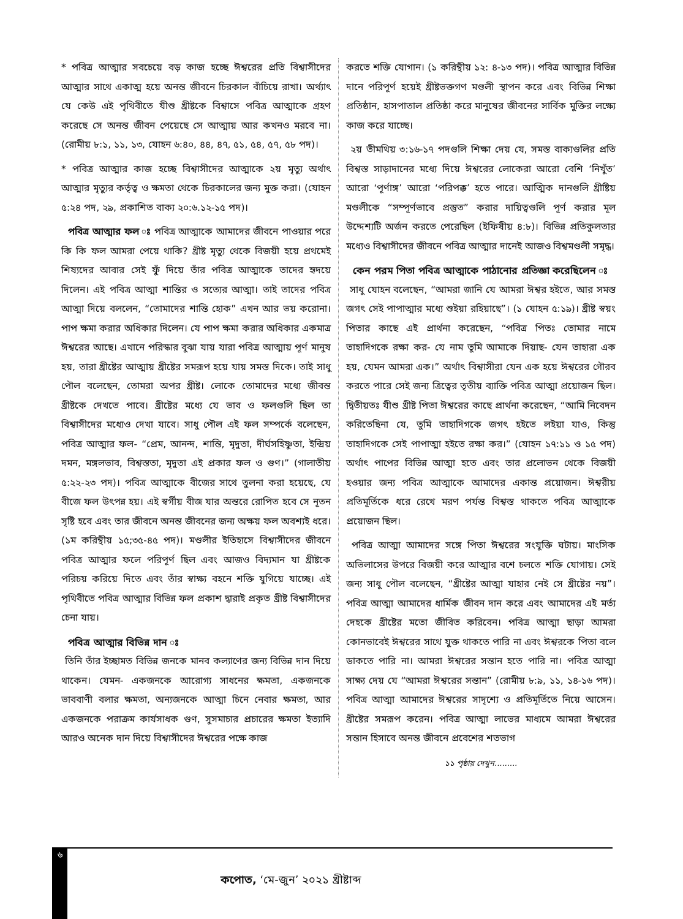* পবিত্র আত্মার সবচেয়ে বড় কাজ হচ্ছে ঈশ্বরের প্রতি বিশ্বাসীদের আত্মার সাথে একাত্ম হয়ে অনন্ত জীবনে চিরকাল বাঁচিয়ে রাখা। অর্থ্যাৎ যে কেউ এই পৃথিবীতে যীশু খ্রীষ্টকে বিশ্বাসে পবিত্র আত্মাকে গ্রহণ করেছে সে অনন্ত জীবন পেয়েছে সে আত্মায় আর কখনও মরবে না। (রোমীয় ৮:১, ১১, ১৩, যোহন ৬:৪০, ৪৪, ৪৭, ৫১, ৫৪, ৫৭, ৫৮ পদ)।
* পবিত্র আত্মার কাজ হচ্ছে বিশ্বাসীদের আত্মাকে ২য় মৃত্যু অর্থাৎ আত্মার মৃত্যুর কর্তৃত্ব ও ক্ষমতা থেকে চিরকালের জন্য মুক্ত করা। (যোহন ৫:২৪ পদ, ২৯, প্রকাশিত বাক্য ২০:৬.১২-১৫ পদ)।
পবিত্র আত্মার ফল ঃ পবিত্র আত্মাকে আমাদের জীবনে পাওয়ার পরে কি কি ফল আমরা পেয়ে থাকি? খ্রীষ্ট মৃত্যু থেকে বিজয়ী হয়ে প্রথমেই শিষ্যদের আবার সেই ফুঁ দিয়ে তাঁর পবিত্র আত্মাকে তাদের হৃদয়ে দিলেন। এই পবিত্র আত্মা শান্তির ও সত্যের আত্মা। তাই তাদের পবিত্র আত্মা দিয়ে বললেন, “তোমাদের শান্তি হোক” এখন আর ভয় করোনা। পাপ ক্ষমা করার অধিকার দিলেন। যে পাপ ক্ষমা করার অধিকার একমাত্র ঈশ্বরের আছে। এখানে পরিস্কার বুঝা যায় যারা পবিত্র আত্মায় পূর্ণ মানুষ হয়, তারা খ্রীষ্টের আত্মায় খ্রীষ্টের সমরূপ হয়ে যায় সমস্ত দিকে। তাই সাধু পৌল বলেছেন, তোমরা অপর খ্রীষ্ট। লোকে তোমাদের মধ্যে জীবন্ত খ্রীষ্টকে দেখতে পাবে। খ্রীষ্টের মধ্যে যে ভাব ও ফলগুলি ছিল তা বিশ্বাসীদের মধ্যেও দেখা যাবে। সাধু পৌল এই ফল সম্পর্কে বলেছেন, পবিত্র আত্মার ফল- “প্রেম, আনন্দ, শান্তি, মৃদুতা, দীর্ঘসহিষ্ণুতা, ইন্দ্রিয় দমন, মঙ্গলভাব, বিশ্বস্ততা, মৃদুতা এই প্রকার ফল ও গুণ।” (গালাতীয় ৫:২২-২৩ পদ)। পবিত্র আত্মাকে বীজের সাথে তুলনা করা হয়েছে, যে বীজে ফল উৎপন্ন হয়। এই স্বর্গীয় বীজ যার অন্তরে রোপিত হবে সে নূতন সৃষ্টি হবে এবং তার জীবনে অনন্ত জীবনের জন্য অক্ষয় ফল অবশ্যই ধরে। (১ম করিন্থীয় ১৫;৩৫-৪৫ পদ)। মণ্ডলীর ইতিহাসে বিশ্বাসীদের জীবনে পবিত্র আত্মার ফলে পরিপূর্ণ ছিল এবং আজও বিদ্যমান যা খ্রীষ্টকে পরিচয় করিয়ে দিতে এবং তাঁর স্বাক্ষ্য বহনে শক্তি যুগিয়ে যাচ্ছে। এই পৃথিবীতে পবিত্র আত্মার বিভিন্ন ফল প্রকাশ দ্বারাই প্রকৃত খ্রীষ্ট বিশ্বাসীদের চেনা যায়।
পবিত্র আত্মার বিভিন্ন দান ঃ
তিনি তাঁর ইচ্ছামত বিভিন্ন জনকে মানব কল্যাণের জন্য বিভিন্ন দান দিয়ে থাকেন। যেমন- একজনকে আরোগ্য সাধনের ক্ষমতা, একজনকে ভাববাণী বলার ক্ষমতা, অন্যজনকে আত্মা চিনে নেবার ক্ষমতা, আর একজনকে পরাক্রম কার্যসাধক গুণ, সুসমাচার প্রচারের ক্ষমতা ইত্যাদি আরও অনেক দান দিয়ে বিশ্বাসীদের ঈশ্বরের পক্ষে কাজ
করতে শক্তি যোগান। (১ করিন্থীয় ১২: ৪-১৩ পদ)। পবিত্র আত্মার বিভিন্ন দানে পরিপূর্ণ হয়েই খ্রীষ্টভক্তগণ মণ্ডলী স্থাপন করে এবং বিভিন্ন শিক্ষা প্রতিষ্ঠান, হাসপাতাল প্রতিষ্ঠা করে মানুষের জীবনের সার্বিক মুক্তির লক্ষ্যে কাজ করে যাচ্ছে।
২য় তীমথিয় ৩:১৬-১৭ পদগুলি শিক্ষা দেয় যে, সমস্ত বাক্যগুলির প্রতি বিশ্বস্ত সাড়াদানের মধ্যে দিয়ে ঈশ্বরের লোকেরা আরো বেশি ‘নিখুঁত’ আরো ‘পূর্ণাঙ্গ’ আরো ‘পরিপক্ক’ হতে পারে। আত্মিক দানগুলি খ্রীষ্টিয় মণ্ডলীকে “সম্পূর্ণভাবে প্রস্তুত” করার দায়িত্বগুলি পূর্ণ করার মূল উদ্দেশ্যটি অর্জন করতে পেরেছিল (ইফিষীয় ৪:৮)। বিভিন্ন প্রতিকুলতার মধ্যেও বিশ্বাসীদের জীবনে পবিত্র আত্মার দানেই আজও বিশ্বমণ্ডলী সমৃদ্ধ।
কেন পরম পিতা পবিত্র আত্মাকে পাঠানোর প্রতিজ্ঞা করেছিলেন ঃ
সাধু যোহন বলেছেন, “আমরা জানি যে আমরা ঈশ্বর হইতে, আর সমস্ত জগৎ সেই পাপাত্মার মধ্যে শুইয়া রহিয়াছে”। (১ যোহন ৫:১৯)। খ্রীষ্ট স্বয়ং পিতার কাছে এই প্রার্থনা করেছেন, “পবিত্র পিতঃ তোমার নামে তাহাদিগকে রক্ষা কর- যে নাম তুমি আমাকে দিয়াছ- যেন তাহারা এক হয়, যেমন আমরা এক।” অর্থাৎ বিশ্বাসীরা যেন এক হয়ে ঈশ্বরের গৌরব করতে পারে সেই জন্য ত্রিত্বের তৃতীয় ব্যাক্তি পবিত্র আত্মা প্রয়োজন ছিল। দ্বিতীয়তঃ যীশু খ্রীষ্ট পিতা ঈশ্বরের কাছে প্রার্থনা করেছেন, “আমি নিবেদন করিতেছিনা যে, তুমি তাহাদিগকে জগৎ হইতে লইয়া যাও, কিন্তু তাহাদিগকে সেই পাপাত্মা হইতে রক্ষা কর।” (যোহন ১৭:১১ ও ১৫ পদ) অর্থাৎ পাপের বিভিন্ন আত্মা হতে এবং তার প্রলোভন থেকে বিজয়ী হওয়ার জন্য পবিত্র আত্মাকে আমাদের একান্ত প্রয়োজন। ঈশ্বরীয় প্রতিমূর্তিকে ধরে রেখে মরণ পর্যন্ত বিশ্বস্ত থাকতে পবিত্র আত্মাকে প্রয়োজন ছিল।
পবিত্র আত্মা আমাদের সঙ্গে পিতা ঈশ্বরের সংযুক্তি ঘটায়। মাংসিক অভিলাসের উপরে বিজয়ী করে আত্মার বশে চলতে শক্তি যোগায়। সেই জন্য সাধু পৌল বলেছেন, “খ্রীষ্টের আত্মা যাহার নেই সে খ্রীষ্টের নয়”। পবিত্র আত্মা আমাদের ধার্মিক জীবন দান করে এবং আমাদের এই মর্ত্য দেহকে খ্রীষ্টের মতো জীবিত করিবেন। পবিত্র আত্মা ছাড়া আমরা কোনভাবেই ঈশ্বরের সাথে যুক্ত থাকতে পারি না এবং ঈশ্বরকে পিতা বলে ডাকতে পারি না। আমরা ঈশ্বরের সন্তান হতে পারি না। পবিত্র আত্মা সাক্ষ্য দেয় যে “আমরা ঈশ্বরের সন্তান” (রোমীয় ৮:৯, ১১, ১৪-১৬ পদ)। পবিত্র আত্মা আমাদের ঈশ্বরের সাদৃশ্যে ও প্রতিমূর্তিতে নিয়ে আসেন। খ্রীষ্টের সমরূপ করেন। পবিত্র আত্মা লাভের মাধ্যমে আমরা ঈশ্বরের সন্তান হিসাবে অনন্ত জীবনে প্রবেশের শতভাগ
১১ পৃষ্ঠায় দেখুন.........
৬
কপোত, ‘মে-জুন’ ২০২১ খ্রীষ্টাব্দ